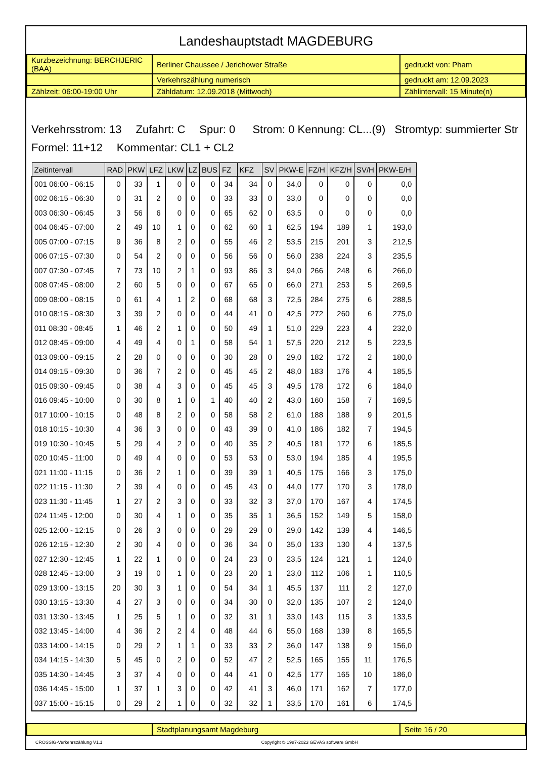Landeshauptstadt MAGDEBURG
| Kurzbezeichnung: BERCHJERIC (BAA) | Berliner Chaussee / Jerichower Straße | gedruckt von: Pham |
| | Verkehrszählung numerisch | gedruckt am: 12.09.2023 |
| Zählzeit: 06:00-19:00 Uhr | Zähldatum: 12.09.2018 (Mittwoch) | Zählintervall: 15 Minute(n) |
Verkehrsstrom: 13 Zufahrt: C Spur: 0 Strom: 0 Kennung: CL...(9) Stromtyp: summierter Str
Formel: 11+12 Kommentar: CL1 + CL2
| Zeitintervall | RAD | PKW | LFZ | LKW | LZ | BUS | FZ | KFZ | SV | PKW-E | FZ/H | KFZ/H | SV/H | PKW-E/H |
| --- | --- | --- | --- | --- | --- | --- | --- | --- | --- | --- | --- | --- | --- | --- |
| 001 06:00 - 06:15 | 0 | 33 | 1 | 0 | 0 | 0 | 34 | 34 | 0 | 34,0 | 0 | 0 | 0 | 0,0 |
| 002 06:15 - 06:30 | 0 | 31 | 2 | 0 | 0 | 0 | 33 | 33 | 0 | 33,0 | 0 | 0 | 0 | 0,0 |
| 003 06:30 - 06:45 | 3 | 56 | 6 | 0 | 0 | 0 | 65 | 62 | 0 | 63,5 | 0 | 0 | 0 | 0,0 |
| 004 06:45 - 07:00 | 2 | 49 | 10 | 1 | 0 | 0 | 62 | 60 | 1 | 62,5 | 194 | 189 | 1 | 193,0 |
| 005 07:00 - 07:15 | 9 | 36 | 8 | 2 | 0 | 0 | 55 | 46 | 2 | 53,5 | 215 | 201 | 3 | 212,5 |
| 006 07:15 - 07:30 | 0 | 54 | 2 | 0 | 0 | 0 | 56 | 56 | 0 | 56,0 | 238 | 224 | 3 | 235,5 |
| 007 07:30 - 07:45 | 7 | 73 | 10 | 2 | 1 | 0 | 93 | 86 | 3 | 94,0 | 266 | 248 | 6 | 266,0 |
| 008 07:45 - 08:00 | 2 | 60 | 5 | 0 | 0 | 0 | 67 | 65 | 0 | 66,0 | 271 | 253 | 5 | 269,5 |
| 009 08:00 - 08:15 | 0 | 61 | 4 | 1 | 2 | 0 | 68 | 68 | 3 | 72,5 | 284 | 275 | 6 | 288,5 |
| 010 08:15 - 08:30 | 3 | 39 | 2 | 0 | 0 | 0 | 44 | 41 | 0 | 42,5 | 272 | 260 | 6 | 275,0 |
| 011 08:30 - 08:45 | 1 | 46 | 2 | 1 | 0 | 0 | 50 | 49 | 1 | 51,0 | 229 | 223 | 4 | 232,0 |
| 012 08:45 - 09:00 | 4 | 49 | 4 | 0 | 1 | 0 | 58 | 54 | 1 | 57,5 | 220 | 212 | 5 | 223,5 |
| 013 09:00 - 09:15 | 2 | 28 | 0 | 0 | 0 | 0 | 30 | 28 | 0 | 29,0 | 182 | 172 | 2 | 180,0 |
| 014 09:15 - 09:30 | 0 | 36 | 7 | 2 | 0 | 0 | 45 | 45 | 2 | 48,0 | 183 | 176 | 4 | 185,5 |
| 015 09:30 - 09:45 | 0 | 38 | 4 | 3 | 0 | 0 | 45 | 45 | 3 | 49,5 | 178 | 172 | 6 | 184,0 |
| 016 09:45 - 10:00 | 0 | 30 | 8 | 1 | 0 | 1 | 40 | 40 | 2 | 43,0 | 160 | 158 | 7 | 169,5 |
| 017 10:00 - 10:15 | 0 | 48 | 8 | 2 | 0 | 0 | 58 | 58 | 2 | 61,0 | 188 | 188 | 9 | 201,5 |
| 018 10:15 - 10:30 | 4 | 36 | 3 | 0 | 0 | 0 | 43 | 39 | 0 | 41,0 | 186 | 182 | 7 | 194,5 |
| 019 10:30 - 10:45 | 5 | 29 | 4 | 2 | 0 | 0 | 40 | 35 | 2 | 40,5 | 181 | 172 | 6 | 185,5 |
| 020 10:45 - 11:00 | 0 | 49 | 4 | 0 | 0 | 0 | 53 | 53 | 0 | 53,0 | 194 | 185 | 4 | 195,5 |
| 021 11:00 - 11:15 | 0 | 36 | 2 | 1 | 0 | 0 | 39 | 39 | 1 | 40,5 | 175 | 166 | 3 | 175,0 |
| 022 11:15 - 11:30 | 2 | 39 | 4 | 0 | 0 | 0 | 45 | 43 | 0 | 44,0 | 177 | 170 | 3 | 178,0 |
| 023 11:30 - 11:45 | 1 | 27 | 2 | 3 | 0 | 0 | 33 | 32 | 3 | 37,0 | 170 | 167 | 4 | 174,5 |
| 024 11:45 - 12:00 | 0 | 30 | 4 | 1 | 0 | 0 | 35 | 35 | 1 | 36,5 | 152 | 149 | 5 | 158,0 |
| 025 12:00 - 12:15 | 0 | 26 | 3 | 0 | 0 | 0 | 29 | 29 | 0 | 29,0 | 142 | 139 | 4 | 146,5 |
| 026 12:15 - 12:30 | 2 | 30 | 4 | 0 | 0 | 0 | 36 | 34 | 0 | 35,0 | 133 | 130 | 4 | 137,5 |
| 027 12:30 - 12:45 | 1 | 22 | 1 | 0 | 0 | 0 | 24 | 23 | 0 | 23,5 | 124 | 121 | 1 | 124,0 |
| 028 12:45 - 13:00 | 3 | 19 | 0 | 1 | 0 | 0 | 23 | 20 | 1 | 23,0 | 112 | 106 | 1 | 110,5 |
| 029 13:00 - 13:15 | 20 | 30 | 3 | 1 | 0 | 0 | 54 | 34 | 1 | 45,5 | 137 | 111 | 2 | 127,0 |
| 030 13:15 - 13:30 | 4 | 27 | 3 | 0 | 0 | 0 | 34 | 30 | 0 | 32,0 | 135 | 107 | 2 | 124,0 |
| 031 13:30 - 13:45 | 1 | 25 | 5 | 1 | 0 | 0 | 32 | 31 | 1 | 33,0 | 143 | 115 | 3 | 133,5 |
| 032 13:45 - 14:00 | 4 | 36 | 2 | 2 | 4 | 0 | 48 | 44 | 6 | 55,0 | 168 | 139 | 8 | 165,5 |
| 033 14:00 - 14:15 | 0 | 29 | 2 | 1 | 1 | 0 | 33 | 33 | 2 | 36,0 | 147 | 138 | 9 | 156,0 |
| 034 14:15 - 14:30 | 5 | 45 | 0 | 2 | 0 | 0 | 52 | 47 | 2 | 52,5 | 165 | 155 | 11 | 176,5 |
| 035 14:30 - 14:45 | 3 | 37 | 4 | 0 | 0 | 0 | 44 | 41 | 0 | 42,5 | 177 | 165 | 10 | 186,0 |
| 036 14:45 - 15:00 | 1 | 37 | 1 | 3 | 0 | 0 | 42 | 41 | 3 | 46,0 | 171 | 162 | 7 | 177,0 |
| 037 15:00 - 15:15 | 0 | 29 | 2 | 1 | 0 | 0 | 32 | 32 | 1 | 33,5 | 170 | 161 | 6 | 174,5 |
| | Stadtplanungsamt Magdeburg | Seite 16 / 20 |
CROSSIG-Verkehrszählung V1.1 Copyright © 1987-2023 GEVAS software GmbH